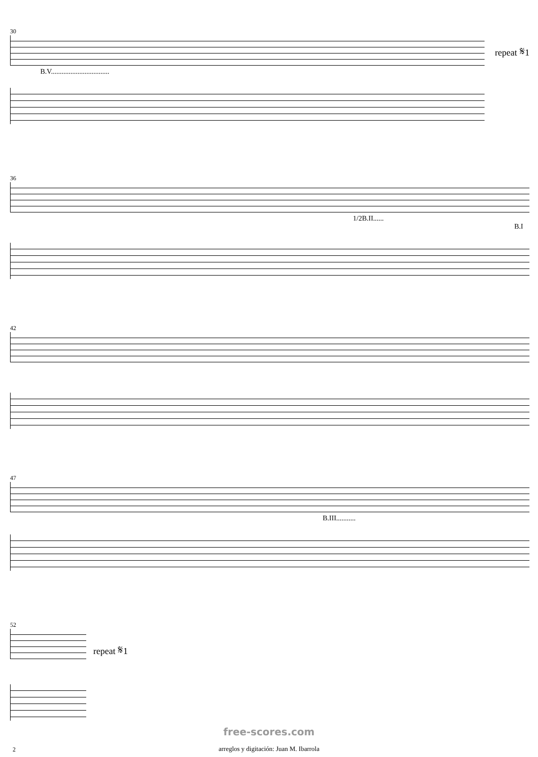30
B.V.................................
repeat 𝄋1
36
1/2B.II...... B.I
42
47
B.III...........
52
repeat 𝄋1
free-scores.com
2
arreglos y digitación: Juan M. Ibarrola